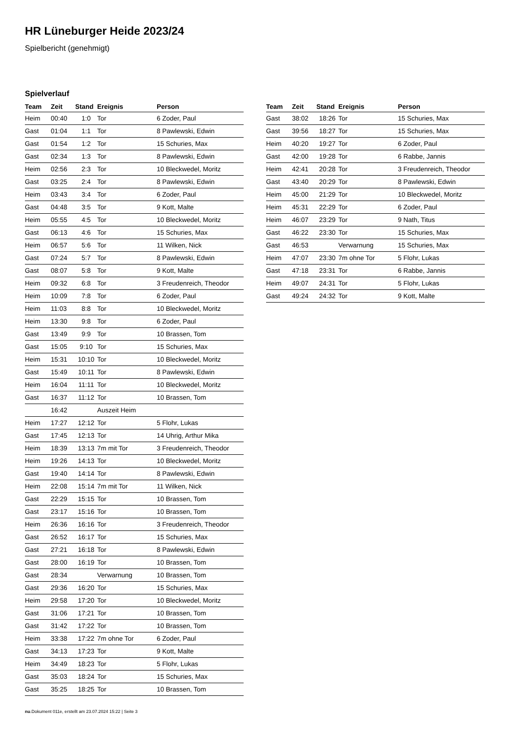HR Lüneburger Heide 2023/24
Spielbericht (genehmigt)
Spielverlauf
| Team | Zeit | Stand | Ereignis | Person |
| --- | --- | --- | --- | --- |
| Heim | 00:40 | 1:0 | Tor | 6 Zoder, Paul |
| Gast | 01:04 | 1:1 | Tor | 8 Pawlewski, Edwin |
| Gast | 01:54 | 1:2 | Tor | 15 Schuries, Max |
| Gast | 02:34 | 1:3 | Tor | 8 Pawlewski, Edwin |
| Heim | 02:56 | 2:3 | Tor | 10 Bleckwedel, Moritz |
| Gast | 03:25 | 2:4 | Tor | 8 Pawlewski, Edwin |
| Heim | 03:43 | 3:4 | Tor | 6 Zoder, Paul |
| Gast | 04:48 | 3:5 | Tor | 9 Kott, Malte |
| Heim | 05:55 | 4:5 | Tor | 10 Bleckwedel, Moritz |
| Gast | 06:13 | 4:6 | Tor | 15 Schuries, Max |
| Heim | 06:57 | 5:6 | Tor | 11 Wilken, Nick |
| Gast | 07:24 | 5:7 | Tor | 8 Pawlewski, Edwin |
| Gast | 08:07 | 5:8 | Tor | 9 Kott, Malte |
| Heim | 09:32 | 6:8 | Tor | 3 Freudenreich, Theodor |
| Heim | 10:09 | 7:8 | Tor | 6 Zoder, Paul |
| Heim | 11:03 | 8:8 | Tor | 10 Bleckwedel, Moritz |
| Heim | 13:30 | 9:8 | Tor | 6 Zoder, Paul |
| Gast | 13:49 | 9:9 | Tor | 10 Brassen, Tom |
| Gast | 15:05 | 9:10 | Tor | 15 Schuries, Max |
| Heim | 15:31 | 10:10 | Tor | 10 Bleckwedel, Moritz |
| Gast | 15:49 | 10:11 | Tor | 8 Pawlewski, Edwin |
| Heim | 16:04 | 11:11 | Tor | 10 Bleckwedel, Moritz |
| Gast | 16:37 | 11:12 | Tor | 10 Brassen, Tom |
| | 16:42 | | Auszeit Heim | |
| Heim | 17:27 | 12:12 | Tor | 5 Flohr, Lukas |
| Gast | 17:45 | 12:13 | Tor | 14 Uhrig, Arthur Mika |
| Heim | 18:39 | 13:13 | 7m mit Tor | 3 Freudenreich, Theodor |
| Heim | 19:26 | 14:13 | Tor | 10 Bleckwedel, Moritz |
| Gast | 19:40 | 14:14 | Tor | 8 Pawlewski, Edwin |
| Heim | 22:08 | 15:14 | 7m mit Tor | 11 Wilken, Nick |
| Gast | 22:29 | 15:15 | Tor | 10 Brassen, Tom |
| Gast | 23:17 | 15:16 | Tor | 10 Brassen, Tom |
| Heim | 26:36 | 16:16 | Tor | 3 Freudenreich, Theodor |
| Gast | 26:52 | 16:17 | Tor | 15 Schuries, Max |
| Gast | 27:21 | 16:18 | Tor | 8 Pawlewski, Edwin |
| Gast | 28:00 | 16:19 | Tor | 10 Brassen, Tom |
| Gast | 28:34 | | Verwarnung | 10 Brassen, Tom |
| Gast | 29:36 | 16:20 | Tor | 15 Schuries, Max |
| Heim | 29:58 | 17:20 | Tor | 10 Bleckwedel, Moritz |
| Gast | 31:06 | 17:21 | Tor | 10 Brassen, Tom |
| Gast | 31:42 | 17:22 | Tor | 10 Brassen, Tom |
| Heim | 33:38 | 17:22 | 7m ohne Tor | 6 Zoder, Paul |
| Gast | 34:13 | 17:23 | Tor | 9 Kott, Malte |
| Heim | 34:49 | 18:23 | Tor | 5 Flohr, Lukas |
| Gast | 35:03 | 18:24 | Tor | 15 Schuries, Max |
| Gast | 35:25 | 18:25 | Tor | 10 Brassen, Tom |
| Team | Zeit | Stand | Ereignis | Person |
| --- | --- | --- | --- | --- |
| Gast | 38:02 | 18:26 | Tor | 15 Schuries, Max |
| Gast | 39:56 | 18:27 | Tor | 15 Schuries, Max |
| Heim | 40:20 | 19:27 | Tor | 6 Zoder, Paul |
| Gast | 42:00 | 19:28 | Tor | 6 Rabbe, Jannis |
| Heim | 42:41 | 20:28 | Tor | 3 Freudenreich, Theodor |
| Gast | 43:40 | 20:29 | Tor | 8 Pawlewski, Edwin |
| Heim | 45:00 | 21:29 | Tor | 10 Bleckwedel, Moritz |
| Heim | 45:31 | 22:29 | Tor | 6 Zoder, Paul |
| Heim | 46:07 | 23:29 | Tor | 9 Nath, Titus |
| Gast | 46:22 | 23:30 | Tor | 15 Schuries, Max |
| Gast | 46:53 | | Verwarnung | 15 Schuries, Max |
| Heim | 47:07 | 23:30 | 7m ohne Tor | 5 Flohr, Lukas |
| Gast | 47:18 | 23:31 | Tor | 6 Rabbe, Jannis |
| Heim | 49:07 | 24:31 | Tor | 5 Flohr, Lukas |
| Gast | 49:24 | 24:32 | Tor | 9 Kott, Malte |
nu.Dokument 011e, erstellt am 23.07.2024 15:22 | Seite 3